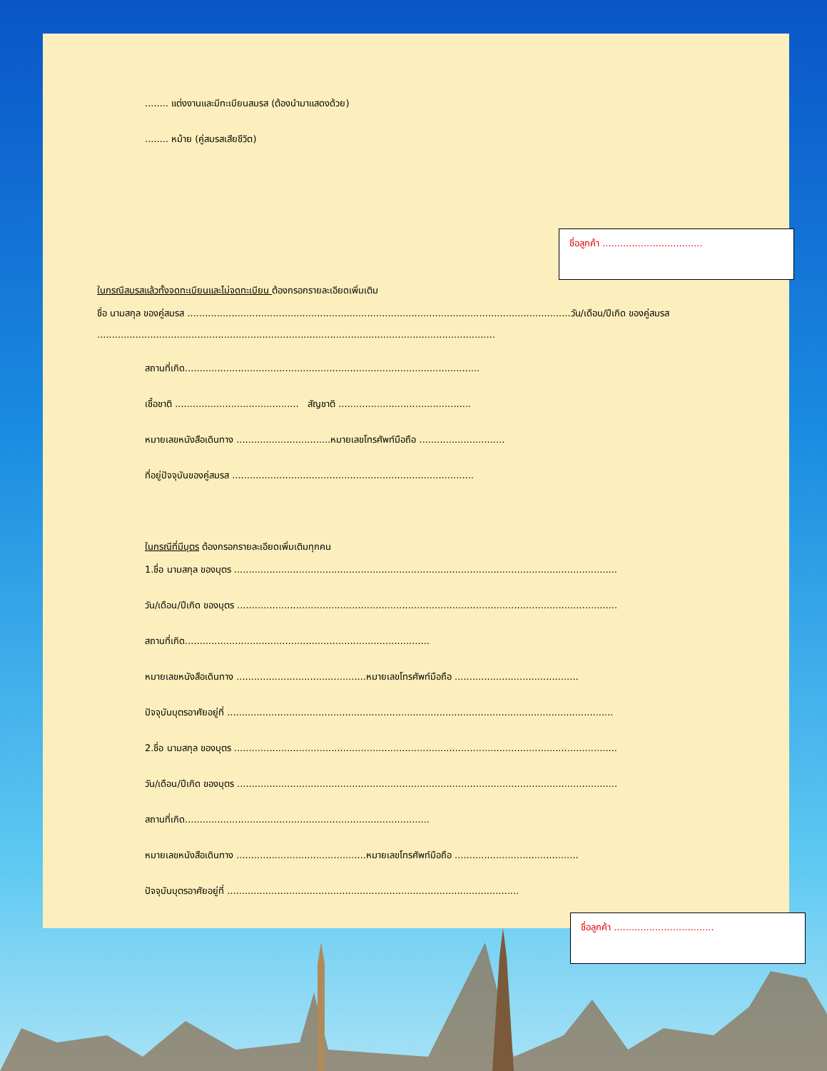........ แต่งงานและมีทะเบียนสมรส (ต้องนำมาแสดงด้วย)
........ หม้าย (คู่สมรสเสียชีวิต)
ชื่อลูกค้า ..................................
ในกรณีสมรสแล้วทั้งจดทะเบียนและไม่จดทะเบียน ต้องกรอกรายละเอียดเพิ่มเติม
ชื่อ นามสกุล ของคู่สมรส ..................................................................................................................................วัน/เดือน/ปีเกิด ของคู่สมรส
.......................................................................................................................................
สถานที่เกิด....................................................................................................
เชื้อชาติ .......................................... สัญชาติ .............................................
หมายเลขหนังสือเดินทาง ................................หมายเลขโทรศัพท์มือถือ .............................
ที่อยู่ปัจจุบันของคู่สมรส ..................................................................................
ในกรณีที่มีบุตร ต้องกรอกรายละเอียดเพิ่มเติมทุกคน
1.ชื่อ นามสกุล ของบุตร ..................................................................................................................................
วัน/เดือน/ปีเกิด ของบุตร .................................................................................................................................
สถานที่เกิด...................................................................................
หมายเลขหนังสือเดินทาง ............................................หมายเลขโทรศัพท์มือถือ ..........................................
ปัจจุบันบุตรอาศัยอยู่ที่ ...................................................................................................................................
2.ชื่อ นามสกุล ของบุตร ..................................................................................................................................
วัน/เดือน/ปีเกิด ของบุตร .................................................................................................................................
สถานที่เกิด...................................................................................
หมายเลขหนังสือเดินทาง ............................................หมายเลขโทรศัพท์มือถือ ..........................................
ปัจจุบันบุตรอาศัยอยู่ที่ ...................................................................................................
ชื่อลูกค้า ..................................